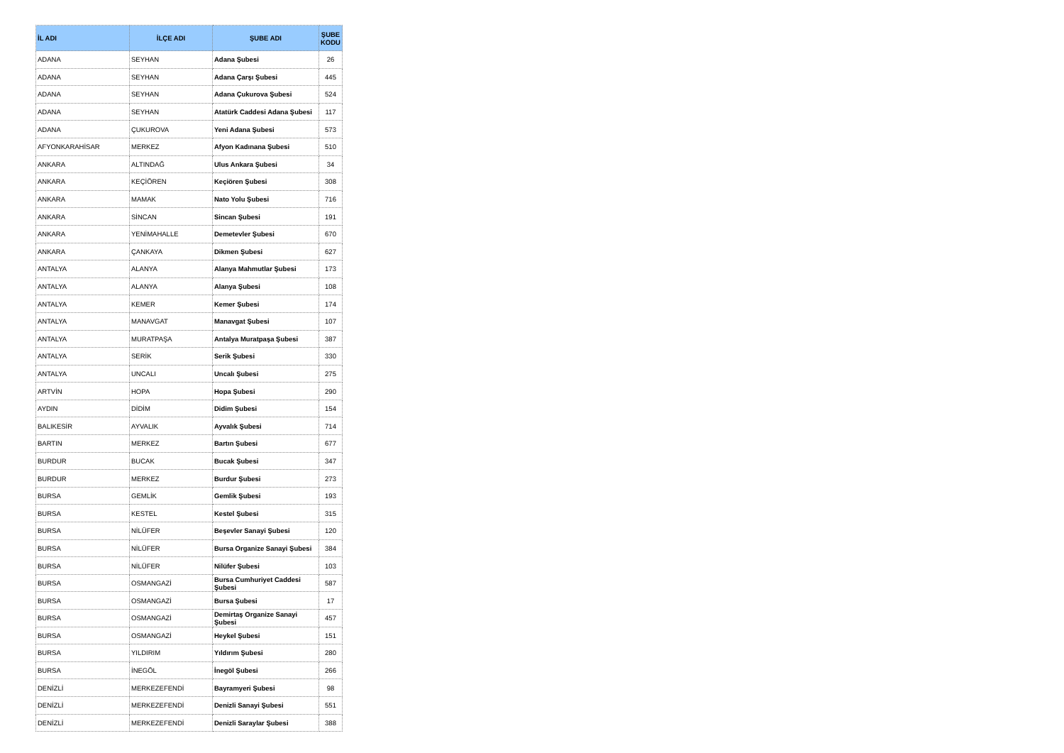| İL ADI | İLÇE ADI | ŞUBE ADI | ŞUBE KODU |
| --- | --- | --- | --- |
| ADANA | SEYHAN | Adana Şubesi | 26 |
| ADANA | SEYHAN | Adana Çarşı Şubesi | 445 |
| ADANA | SEYHAN | Adana Çukurova Şubesi | 524 |
| ADANA | SEYHAN | Atatürk Caddesi Adana Şubesi | 117 |
| ADANA | ÇUKUROVA | Yeni Adana Şubesi | 573 |
| AFYONKARAHİSAR | MERKEZ | Afyon Kadınana Şubesi | 510 |
| ANKARA | ALTINDAĞ | Ulus Ankara Şubesi | 34 |
| ANKARA | KEÇİÖREN | Keçiören Şubesi | 308 |
| ANKARA | MAMAK | Nato Yolu Şubesi | 716 |
| ANKARA | SİNCAN | Sincan Şubesi | 191 |
| ANKARA | YENİMAHALLE | Demetevler Şubesi | 670 |
| ANKARA | ÇANKAYA | Dikmen Şubesi | 627 |
| ANTALYA | ALANYA | Alanya Mahmutlar Şubesi | 173 |
| ANTALYA | ALANYA | Alanya Şubesi | 108 |
| ANTALYA | KEMER | Kemer Şubesi | 174 |
| ANTALYA | MANAVGAT | Manavgat Şubesi | 107 |
| ANTALYA | MURATPAŞA | Antalya Muratpaşa Şubesi | 387 |
| ANTALYA | SERİK | Serik Şubesi | 330 |
| ANTALYA | UNCALI | Uncalı Şubesi | 275 |
| ARTVİN | HOPA | Hopa Şubesi | 290 |
| AYDIN | DİDİM | Didim Şubesi | 154 |
| BALIKESİR | AYVALIK | Ayvalık Şubesi | 714 |
| BARTIN | MERKEZ | Bartın Şubesi | 677 |
| BURDUR | BUCAK | Bucak Şubesi | 347 |
| BURDUR | MERKEZ | Burdur Şubesi | 273 |
| BURSA | GEMLİK | Gemlik Şubesi | 193 |
| BURSA | KESTEL | Kestel Şubesi | 315 |
| BURSA | NİLÜFER | Beşevler Sanayi Şubesi | 120 |
| BURSA | NİLÜFER | Bursa Organize Sanayi Şubesi | 384 |
| BURSA | NİLÜFER | Nilüfer Şubesi | 103 |
| BURSA | OSMANGAZİ | Bursa Cumhuriyet Caddesi Şubesi | 587 |
| BURSA | OSMANGAZİ | Bursa Şubesi | 17 |
| BURSA | OSMANGAZİ | Demirtaş Organize Sanayi Şubesi | 457 |
| BURSA | OSMANGAZİ | Heykel Şubesi | 151 |
| BURSA | YILDIRIM | Yıldırım Şubesi | 280 |
| BURSA | İNEGÖL | İnegöl Şubesi | 266 |
| DENİZLİ | MERKEZEFENDİ | Bayramyeri Şubesi | 98 |
| DENİZLİ | MERKEZEFENDİ | Denizli Sanayi Şubesi | 551 |
| DENİZLİ | MERKEZEFENDİ | Denizli Saraylar Şubesi | 388 |